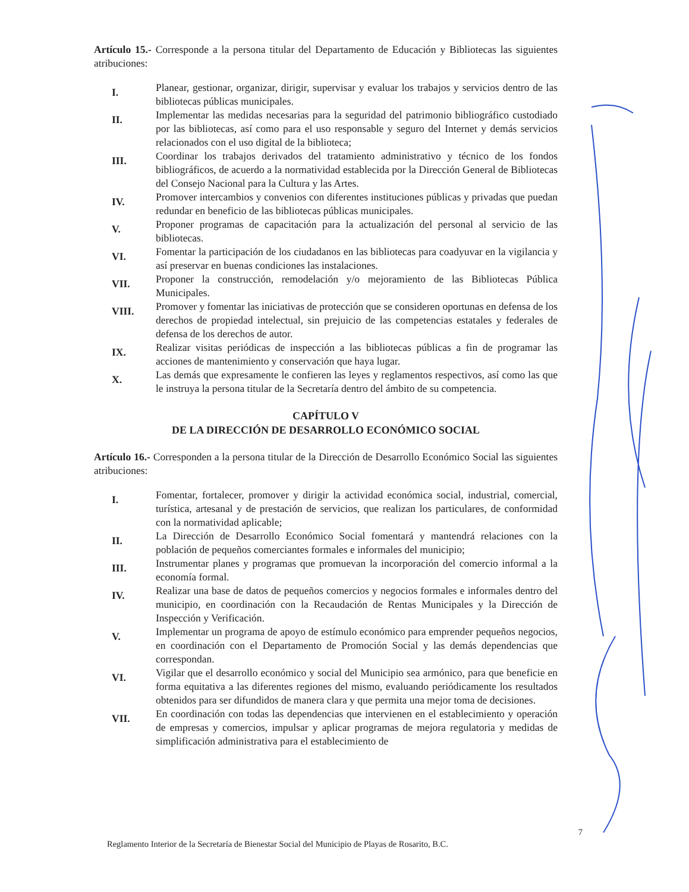Artículo 15.- Corresponde a la persona titular del Departamento de Educación y Bibliotecas las siguientes atribuciones:
I.
Planear, gestionar, organizar, dirigir, supervisar y evaluar los trabajos y servicios dentro de las bibliotecas públicas municipales.
II.
Implementar las medidas necesarias para la seguridad del patrimonio bibliográfico custodiado por las bibliotecas, así como para el uso responsable y seguro del Internet y demás servicios relacionados con el uso digital de la biblioteca;
III.
Coordinar los trabajos derivados del tratamiento administrativo y técnico de los fondos bibliográficos, de acuerdo a la normatividad establecida por la Dirección General de Bibliotecas del Consejo Nacional para la Cultura y las Artes.
IV.
Promover intercambios y convenios con diferentes instituciones públicas y privadas que puedan redundar en beneficio de las bibliotecas públicas municipales.
V.
Proponer programas de capacitación para la actualización del personal al servicio de las bibliotecas.
VI.
Fomentar la participación de los ciudadanos en las bibliotecas para coadyuvar en la vigilancia y así preservar en buenas condiciones las instalaciones.
VII.
Proponer la construcción, remodelación y/o mejoramiento de las Bibliotecas Pública Municipales.
VIII.
Promover y fomentar las iniciativas de protección que se consideren oportunas en defensa de los derechos de propiedad intelectual, sin prejuicio de las competencias estatales y federales de defensa de los derechos de autor.
IX.
Realizar visitas periódicas de inspección a las bibliotecas públicas a fin de programar las acciones de mantenimiento y conservación que haya lugar.
X.
Las demás que expresamente le confieren las leyes y reglamentos respectivos, así como las que le instruya la persona titular de la Secretaría dentro del ámbito de su competencia.
CAPÍTULO V
DE LA DIRECCIÓN DE DESARROLLO ECONÓMICO SOCIAL
Artículo 16.- Corresponden a la persona titular de la Dirección de Desarrollo Económico Social las siguientes atribuciones:
I.
Fomentar, fortalecer, promover y dirigir la actividad económica social, industrial, comercial, turística, artesanal y de prestación de servicios, que realizan los particulares, de conformidad con la normatividad aplicable;
II.
La Dirección de Desarrollo Económico Social fomentará y mantendrá relaciones con la población de pequeños comerciantes formales e informales del municipio;
III.
Instrumentar planes y programas que promuevan la incorporación del comercio informal a la economía formal.
IV.
Realizar una base de datos de pequeños comercios y negocios formales e informales dentro del municipio, en coordinación con la Recaudación de Rentas Municipales y la Dirección de Inspección y Verificación.
V.
Implementar un programa de apoyo de estímulo económico para emprender pequeños negocios, en coordinación con el Departamento de Promoción Social y las demás dependencias que correspondan.
VI.
Vigilar que el desarrollo económico y social del Municipio sea armónico, para que beneficie en forma equitativa a las diferentes regiones del mismo, evaluando periódicamente los resultados obtenidos para ser difundidos de manera clara y que permita una mejor toma de decisiones.
VII.
En coordinación con todas las dependencias que intervienen en el establecimiento y operación de empresas y comercios, impulsar y aplicar programas de mejora regulatoria y medidas de simplificación administrativa para el establecimiento de
Reglamento Interior de la Secretaría de Bienestar Social del Municipio de Playas de Rosarito, B.C. 7